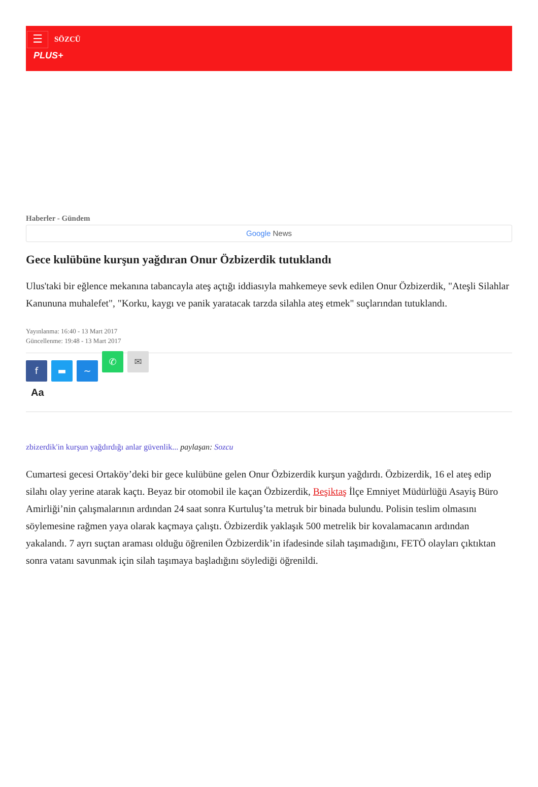☰ SÖZCÜ
PLUS+
Haberler - Gündem
Google News
Gece kulübüne kurşun yağdıran Onur Özbizerdik tutuklandı
Ulus'taki bir eğlence mekanına tabancayla ateş açtığı iddiasıyla mahkemeye sevk edilen Onur Özbizerdik, "Ateşli Silahlar Kanununa muhalefet", "Korku, kaygı ve panik yaratacak tarzda silahla ateş etmek" suçlarından tutuklandı.
Yayınlanma: 16:40 - 13 Mart 2017
Güncellenme: 19:48 - 13 Mart 2017
f ▬ ~ ✆ ✉
Aa
zbizerdik'in kurşun yağdırdığı anlar güvenlik... paylaşan: Sozcu
Cumartesi gecesi Ortaköy’deki bir gece kulübüne gelen Onur Özbizerdik kurşun yağdırdı. Özbizerdik, 16 el ateş edip silahı olay yerine atarak kaçtı. Beyaz bir otomobil ile kaçan Özbizerdik, Beşiktaş İlçe Emniyet Müdürlüğü Asayiş Büro Amirliği’nin çalışmalarının ardından 24 saat sonra Kurtuluş’ta metruk bir binada bulundu. Polisin teslim olmasını söylemesine rağmen yaya olarak kaçmaya çalıştı. Özbizerdik yaklaşık 500 metrelik bir kovalamacanın ardından yakalandı. 7 ayrı suçtan araması olduğu öğrenilen Özbizerdik’in ifadesinde silah taşımadığını, FETÖ olayları çıktıktan sonra vatanı savunmak için silah taşımaya başladığını söylediği öğrenildi.